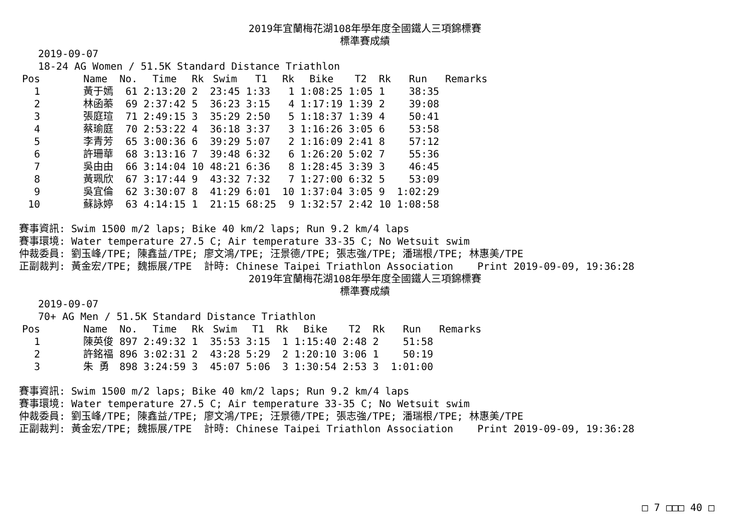2019年宜蘭梅花湖108年學年度全國鐵人三項錦標賽
標準賽成績
2019-09-07
18-24 AG Women / 51.5K Standard Distance Triathlon
| Pos | Name | No. | Time | Rk | Swim | T1 | Rk | Bike | T2 | Rk | Run | Remarks |
| --- | --- | --- | --- | --- | --- | --- | --- | --- | --- | --- | --- | --- |
| 1 | 黃于嫣 | 61 | 2:13:20 | 2 | 23:45 | 1:33 | 1 | 1:08:25 | 1:05 | 1 | 38:35 | |
| 2 | 林函蓁 | 69 | 2:37:42 | 5 | 36:23 | 3:15 | 4 | 1:17:19 | 1:39 | 2 | 39:08 | |
| 3 | 張庭瑄 | 71 | 2:49:15 | 3 | 35:29 | 2:50 | 5 | 1:18:37 | 1:39 | 4 | 50:41 | |
| 4 | 蔡瑜庭 | 70 | 2:53:22 | 4 | 36:18 | 3:37 | 3 | 1:16:26 | 3:05 | 6 | 53:58 | |
| 5 | 李青芳 | 65 | 3:00:36 | 6 | 39:29 | 5:07 | 2 | 1:16:09 | 2:41 | 8 | 57:12 | |
| 6 | 許珊華 | 68 | 3:13:16 | 7 | 39:48 | 6:32 | 6 | 1:26:20 | 5:02 | 7 | 55:36 | |
| 7 | 吳由由 | 66 | 3:14:04 | 10 | 48:21 | 6:36 | 8 | 1:28:45 | 3:39 | 3 | 46:45 | |
| 8 | 黃珮欣 | 67 | 3:17:44 | 9 | 43:32 | 7:32 | 7 | 1:27:00 | 6:32 | 5 | 53:09 | |
| 9 | 吳宜倫 | 62 | 3:30:07 | 8 | 41:29 | 6:01 | 10 | 1:37:04 | 3:05 | 9 | 1:02:29 | |
| 10 | 蘇詠婷 | 63 | 4:14:15 | 1 | 21:15 | 68:25 | 9 | 1:32:57 | 2:42 | 10 | 1:08:58 | |
賽事資訊: Swim 1500 m/2 laps; Bike 40 km/2 laps; Run 9.2 km/4 laps
賽事環境: Water temperature 27.5 C; Air temperature 33-35 C; No Wetsuit swim
仲裁委員: 劉玉峰/TPE; 陳鑫益/TPE; 廖文鴻/TPE; 汪景德/TPE; 張志強/TPE; 潘瑞根/TPE; 林惠美/TPE
正副裁判: 黃金宏/TPE; 魏振展/TPE  計時: Chinese Taipei Triathlon Association    Print 2019-09-09, 19:36:28
2019年宜蘭梅花湖108年學年度全國鐵人三項錦標賽
標準賽成績
2019-09-07
70+ AG Men / 51.5K Standard Distance Triathlon
| Pos | Name | No. | Time | Rk | Swim | T1 | Rk | Bike | T2 | Rk | Run | Remarks |
| --- | --- | --- | --- | --- | --- | --- | --- | --- | --- | --- | --- | --- |
| 1 | 陳英俊 | 897 | 2:49:32 | 1 | 35:53 | 3:15 | 1 | 1:15:40 | 2:48 | 2 | 51:58 | |
| 2 | 許銘福 | 896 | 3:02:31 | 2 | 43:28 | 5:29 | 2 | 1:20:10 | 3:06 | 1 | 50:19 | |
| 3 | 朱 勇 | 898 | 3:24:59 | 3 | 45:07 | 5:06 | 3 | 1:30:54 | 2:53 | 3 | 1:01:00 | |
賽事資訊: Swim 1500 m/2 laps; Bike 40 km/2 laps; Run 9.2 km/4 laps
賽事環境: Water temperature 27.5 C; Air temperature 33-35 C; No Wetsuit swim
仲裁委員: 劉玉峰/TPE; 陳鑫益/TPE; 廖文鴻/TPE; 汪景德/TPE; 張志強/TPE; 潘瑞根/TPE; 林惠美/TPE
正副裁判: 黃金宏/TPE; 魏振展/TPE  計時: Chinese Taipei Triathlon Association    Print 2019-09-09, 19:36:28
□ 7 □□□ 40 □